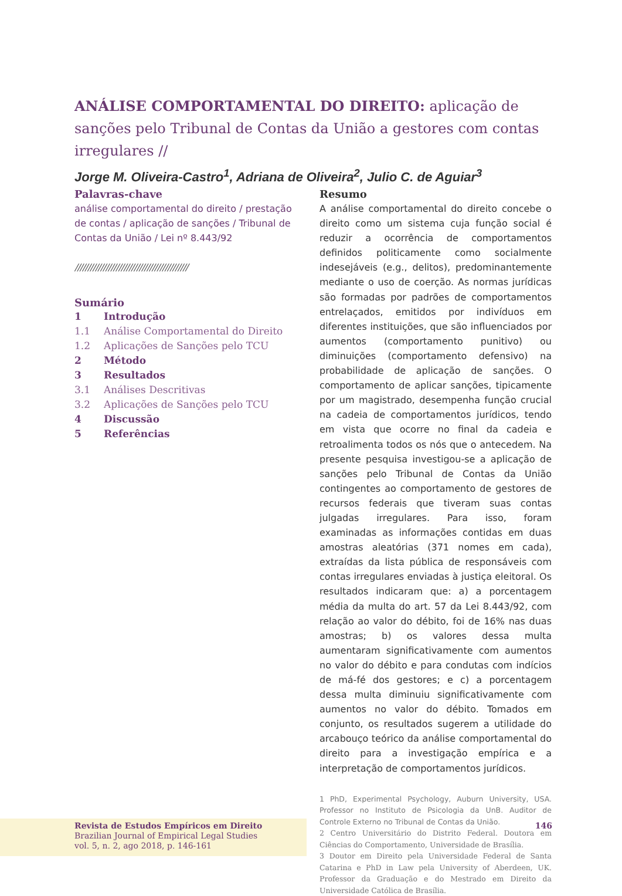ANÁLISE COMPORTAMENTAL DO DIREITO: aplicação de sanções pelo Tribunal de Contas da União a gestores com contas irregulares //
Jorge M. Oliveira-Castro<sup>1</sup>, Adriana de Oliveira<sup>2</sup>, Julio C. de Aguiar<sup>3</sup>
Palavras-chave
análise comportamental do direito / prestação de contas / aplicação de sanções / Tribunal de Contas da União / Lei nº 8.443/92
////////////////////////////////////////////
Sumário
| 1 | Introdução |
| 1.1 | Análise Comportamental do Direito |
| 1.2 | Aplicações de Sanções pelo TCU |
| 2 | Método |
| 3 | Resultados |
| 3.1 | Análises Descritivas |
| 3.2 | Aplicações de Sanções pelo TCU |
| 4 | Discussão |
| 5 | Referências |
Resumo
A análise comportamental do direito concebe o direito como um sistema cuja função social é reduzir a ocorrência de comportamentos definidos politicamente como socialmente indesejáveis (e.g., delitos), predominantemente mediante o uso de coerção. As normas jurídicas são formadas por padrões de comportamentos entrelaçados, emitidos por indivíduos em diferentes instituições, que são influenciados por aumentos (comportamento punitivo) ou diminuições (comportamento defensivo) na probabilidade de aplicação de sanções. O comportamento de aplicar sanções, tipicamente por um magistrado, desempenha função crucial na cadeia de comportamentos jurídicos, tendo em vista que ocorre no final da cadeia e retroalimenta todos os nós que o antecedem. Na presente pesquisa investigou-se a aplicação de sanções pelo Tribunal de Contas da União contingentes ao comportamento de gestores de recursos federais que tiveram suas contas julgadas irregulares. Para isso, foram examinadas as informações contidas em duas amostras aleatórias (371 nomes em cada), extraídas da lista pública de responsáveis com contas irregulares enviadas à justiça eleitoral. Os resultados indicaram que: a) a porcentagem média da multa do art. 57 da Lei 8.443/92, com relação ao valor do débito, foi de 16% nas duas amostras; b) os valores dessa multa aumentaram significativamente com aumentos no valor do débito e para condutas com indícios de má-fé dos gestores; e c) a porcentagem dessa multa diminuiu significativamente com aumentos no valor do débito. Tomados em conjunto, os resultados sugerem a utilidade do arcabouço teórico da análise comportamental do direito para a investigação empírica e a interpretação de comportamentos jurídicos.
1 PhD, Experimental Psychology, Auburn University, USA. Professor no Instituto de Psicologia da UnB. Auditor de Controle Externo no Tribunal de Contas da União.
2 Centro Universitário do Distrito Federal. Doutora em Ciências do Comportamento, Universidade de Brasília.
3 Doutor em Direito pela Universidade Federal de Santa Catarina e PhD in Law pela University of Aberdeen, UK. Professor da Graduação e do Mestrado em Direito da Universidade Católica de Brasília.
Revista de Estudos Empíricos em Direito
Brazilian Journal of Empirical Legal Studies
vol. 5, n. 2, ago 2018, p. 146-161
146